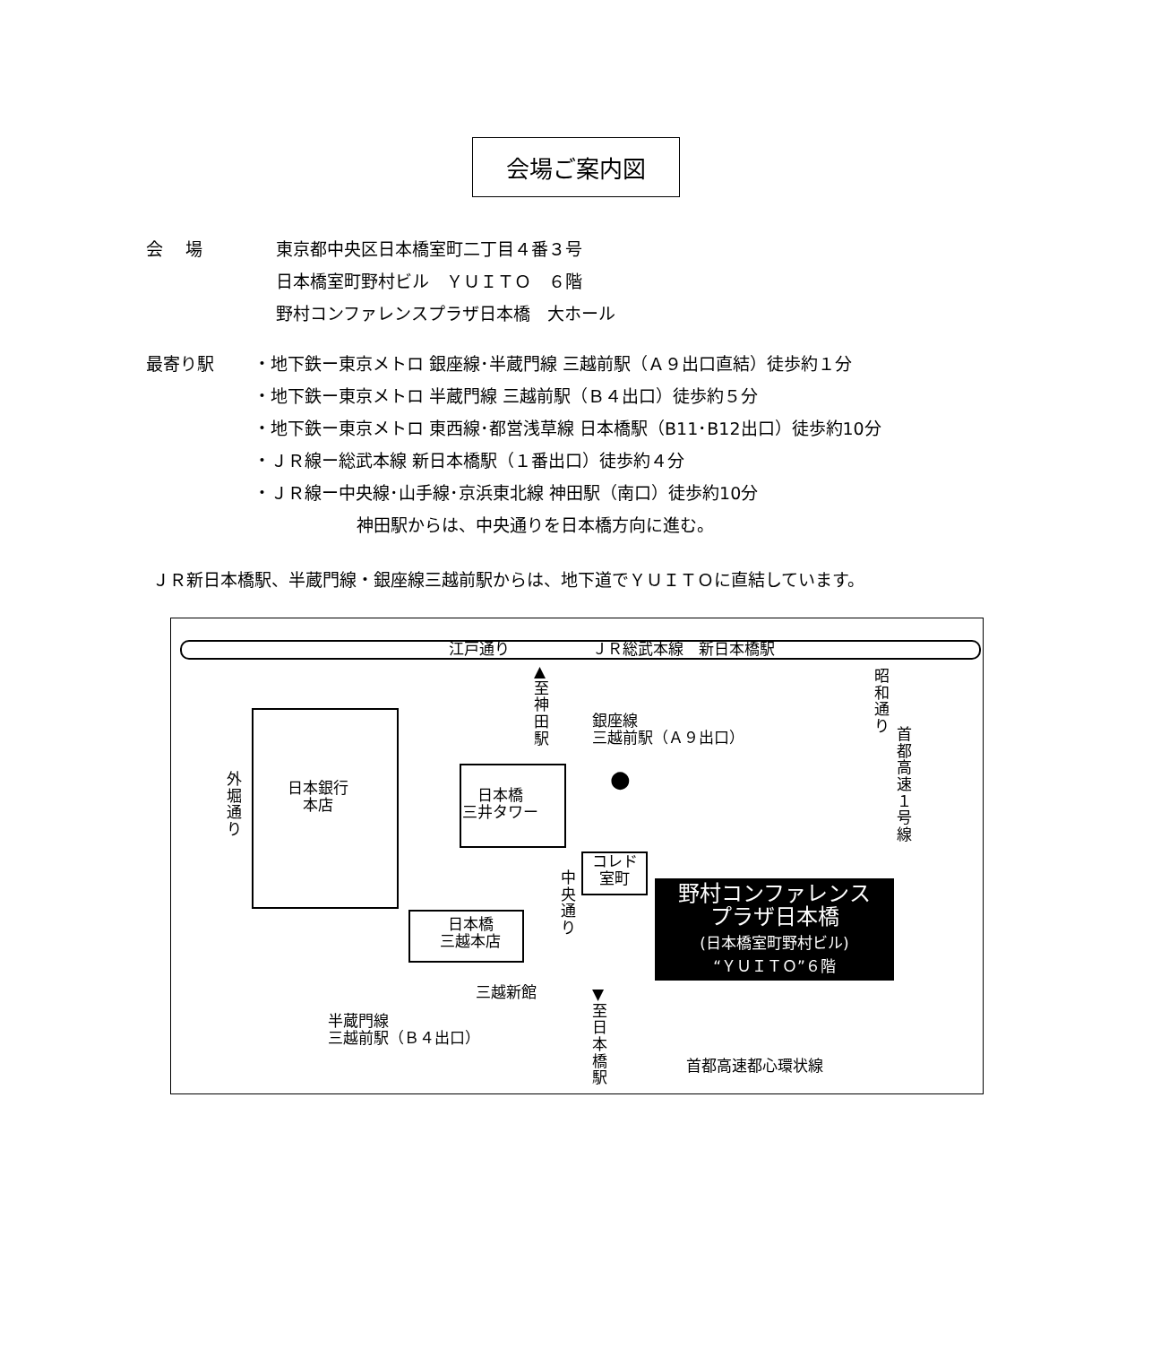会場ご案内図
会　 場 東京都中央区日本橋室町二丁目４番３号
日本橋室町野村ビル　ＹＵＩＴＯ　６階
野村コンファレンスプラザ日本橋　大ホール
最寄り駅 ・地下鉄ー東京メトロ 銀座線･半蔵門線 三越前駅（Ａ９出口直結）徒歩約１分
・地下鉄ー東京メトロ 半蔵門線 三越前駅（Ｂ４出口）徒歩約５分
・地下鉄ー東京メトロ 東西線･都営浅草線 日本橋駅（B11･B12出口）徒歩約10分
・ＪＲ線ー総武本線 新日本橋駅（１番出口）徒歩約４分
・ＪＲ線ー中央線･山手線･京浜東北線 神田駅（南口）徒歩約10分
神田駅からは、中央通りを日本橋方向に進む。
ＪＲ新日本橋駅、半蔵門線・銀座線三越前駅からは、地下道でＹＵＩＴＯに直結しています。
江戸通り ＪＲ総武本線　新日本橋駅
▲至神田駅
昭和通り
首都高速１号線
外堀通り
日本銀行
本店
日本橋
三井タワー
銀座線
三越前駅（Ａ９出口）
●
コレド
室町
中央通り
野村コンファレンス
プラザ日本橋
(日本橋室町野村ビル)
“ＹＵＩＴＯ”６階
日本橋
三越本店
三越新館
▼至日本橋駅
半蔵門線
三越前駅（Ｂ４出口）
首都高速都心環状線